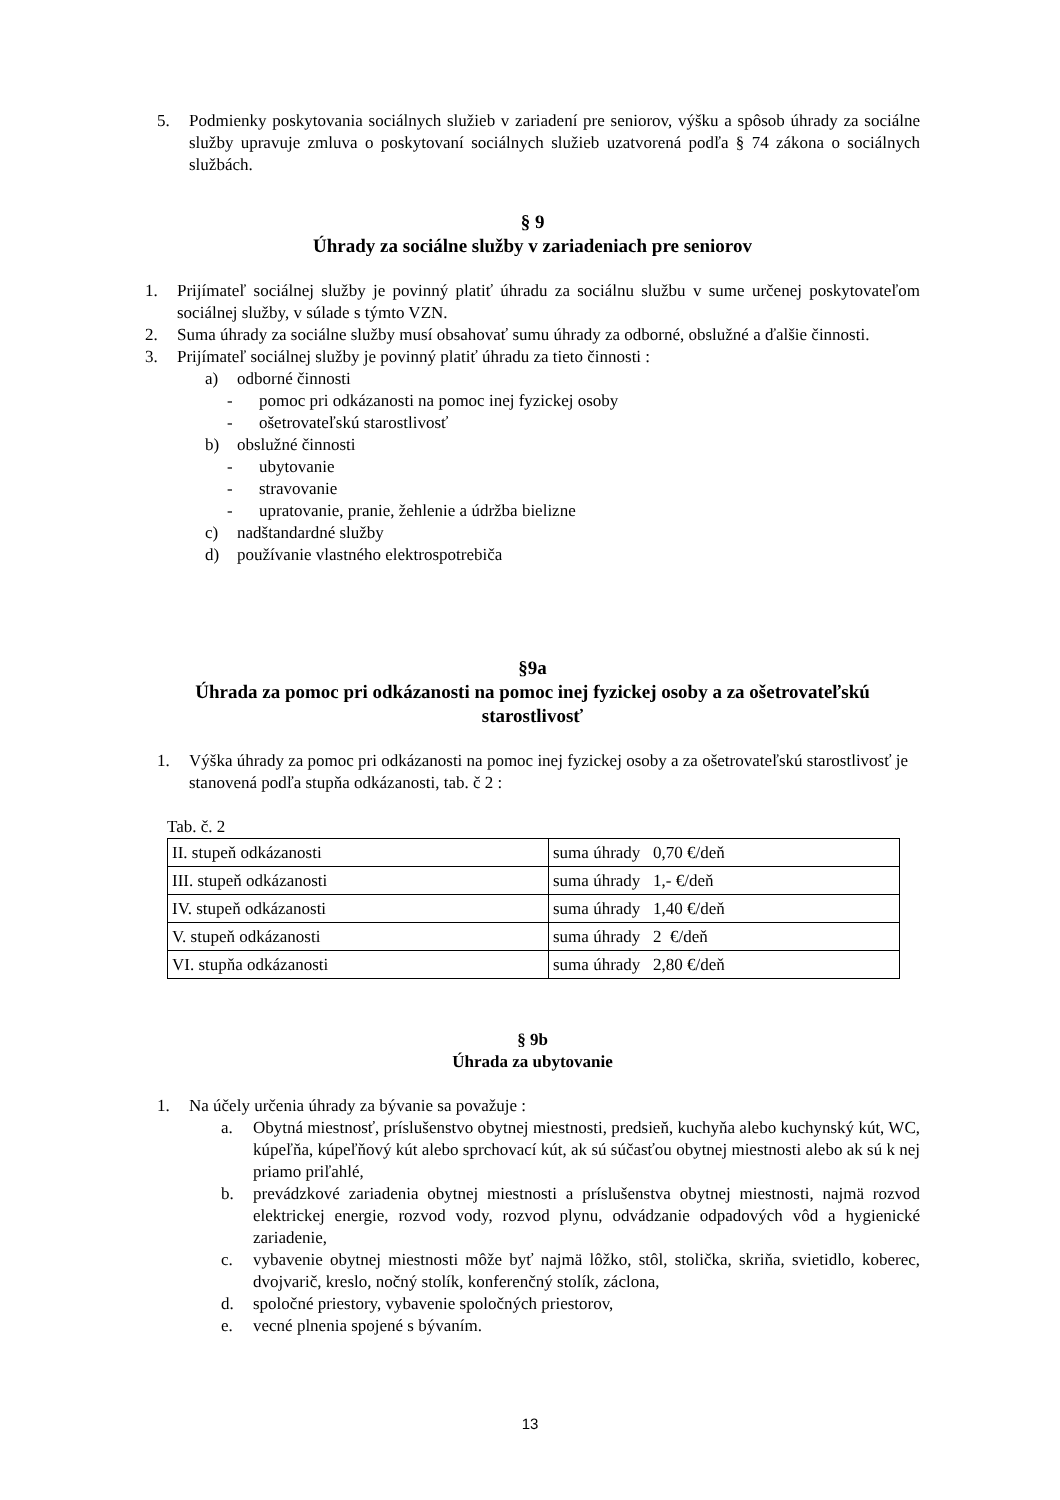5. Podmienky poskytovania sociálnych služieb v zariadení pre seniorov, výšku a spôsob úhrady za sociálne služby upravuje zmluva o poskytovaní sociálnych služieb uzatvorená podľa § 74 zákona o sociálnych službách.
§ 9
Úhrady za sociálne služby v zariadeniach pre seniorov
1. Prijímateľ sociálnej služby je povinný platiť úhradu za sociálnu službu v sume určenej poskytovateľom sociálnej služby, v súlade s týmto VZN.
2. Suma úhrady za sociálne služby musí obsahovať sumu úhrady za odborné, obslužné a ďalšie činnosti.
3. Prijímateľ sociálnej služby je povinný platiť úhradu za tieto činnosti :
a) odborné činnosti
- pomoc pri odkázanosti na pomoc inej fyzickej osoby
- ošetrovateľskú starostlivosť
b) obslužné činnosti
- ubytovanie
- stravovanie
- upratovanie, pranie, žehlenie a údržba bielizne
c) nadštandardné služby
d) používanie vlastného elektrospotrebiča
§9a
Úhrada za pomoc pri odkázanosti na pomoc inej fyzickej osoby a za ošetrovateľskú starostlivosť
1. Výška úhrady za pomoc pri odkázanosti na pomoc inej fyzickej osoby a za ošetrovateľskú starostlivosť je stanovená podľa stupňa odkázanosti, tab. č 2 :
Tab. č. 2
| II. stupeň odkázanosti | suma úhrady 0,70 €/deň |
| III. stupeň odkázanosti | suma úhrady 1,- €/deň |
| IV. stupeň odkázanosti | suma úhrady 1,40 €/deň |
| V. stupeň odkázanosti | suma úhrady 2 €/deň |
| VI. stupňa odkázanosti | suma úhrady 2,80 €/deň |
§ 9b
Úhrada za ubytovanie
1. Na účely určenia úhrady za bývanie sa považuje :
a. Obytná miestnosť, príslušenstvo obytnej miestnosti, predsieň, kuchyňa alebo kuchynský kút, WC, kúpeľňa, kúpeľňový kút alebo sprchovací kút, ak sú súčasťou obytnej miestnosti alebo ak sú k nej priamo priľahlé,
b. prevádzkové zariadenia obytnej miestnosti a príslušenstva obytnej miestnosti, najmä rozvod elektrickej energie, rozvod vody, rozvod plynu, odvádzanie odpadových vôd a hygienické zariadenie,
c. vybavenie obytnej miestnosti môže byť najmä lôžko, stôl, stolička, skriňa, svietidlo, koberec, dvojvarič, kreslo, nočný stolík, konferenčný stolík, záclona,
d. spoločné priestory, vybavenie spoločných priestorov,
e. vecné plnenia spojené s bývaním.
13